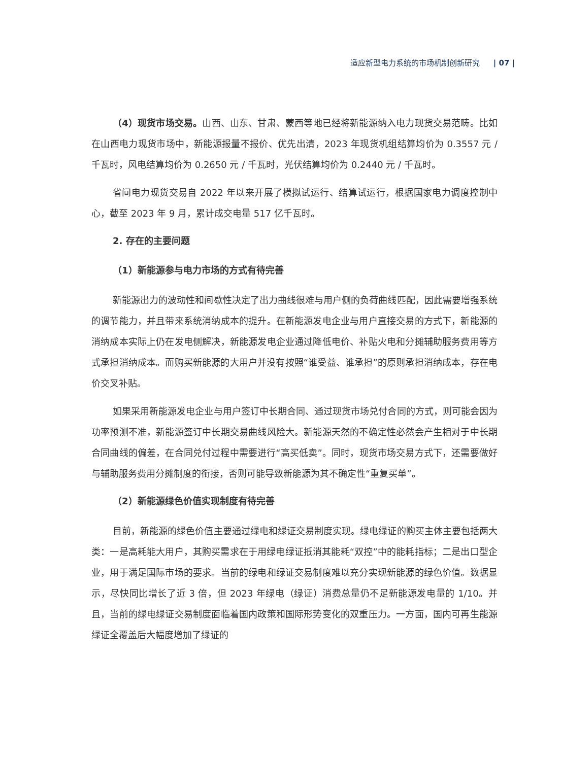适应新型电力系统的市场机制创新研究 | 07 |
（4）现货市场交易。山西、山东、甘肃、蒙西等地已经将新能源纳入电力现货交易范畴。比如在山西电力现货市场中，新能源报量不报价、优先出清，2023 年现货机组结算均价为 0.3557 元 / 千瓦时，风电结算均价为 0.2650 元 / 千瓦时，光伏结算均价为 0.2440 元 / 千瓦时。
省间电力现货交易自 2022 年以来开展了模拟试运行、结算试运行，根据国家电力调度控制中心，截至 2023 年 9 月，累计成交电量 517 亿千瓦时。
2. 存在的主要问题
（1）新能源参与电力市场的方式有待完善
新能源出力的波动性和间歇性决定了出力曲线很难与用户侧的负荷曲线匹配，因此需要增强系统的调节能力，并且带来系统消纳成本的提升。在新能源发电企业与用户直接交易的方式下，新能源的消纳成本实际上仍在发电侧解决，新能源发电企业通过降低电价、补贴火电和分摊辅助服务费用等方式承担消纳成本。而购买新能源的大用户并没有按照“谁受益、谁承担”的原则承担消纳成本，存在电价交叉补贴。
如果采用新能源发电企业与用户签订中长期合同、通过现货市场兑付合同的方式，则可能会因为功率预测不准，新能源签订中长期交易曲线风险大。新能源天然的不确定性必然会产生相对于中长期合同曲线的偏差，在合同兑付过程中需要进行“高买低卖”。同时，现货市场交易方式下，还需要做好与辅助服务费用分摊制度的衔接，否则可能导致新能源为其不确定性“重复买单”。
（2）新能源绿色价值实现制度有待完善
目前，新能源的绿色价值主要通过绿电和绿证交易制度实现。绿电绿证的购买主体主要包括两大类：一是高耗能大用户，其购买需求在于用绿电绿证抵消其能耗“双控”中的能耗指标；二是出口型企业，用于满足国际市场的要求。当前的绿电和绿证交易制度难以充分实现新能源的绿色价值。数据显示，尽快同比增长了近 3 倍，但 2023 年绿电（绿证）消费总量仍不足新能源发电量的 1/10。并且，当前的绿电绿证交易制度面临着国内政策和国际形势变化的双重压力。一方面，国内可再生能源绿证全覆盖后大幅度增加了绿证的